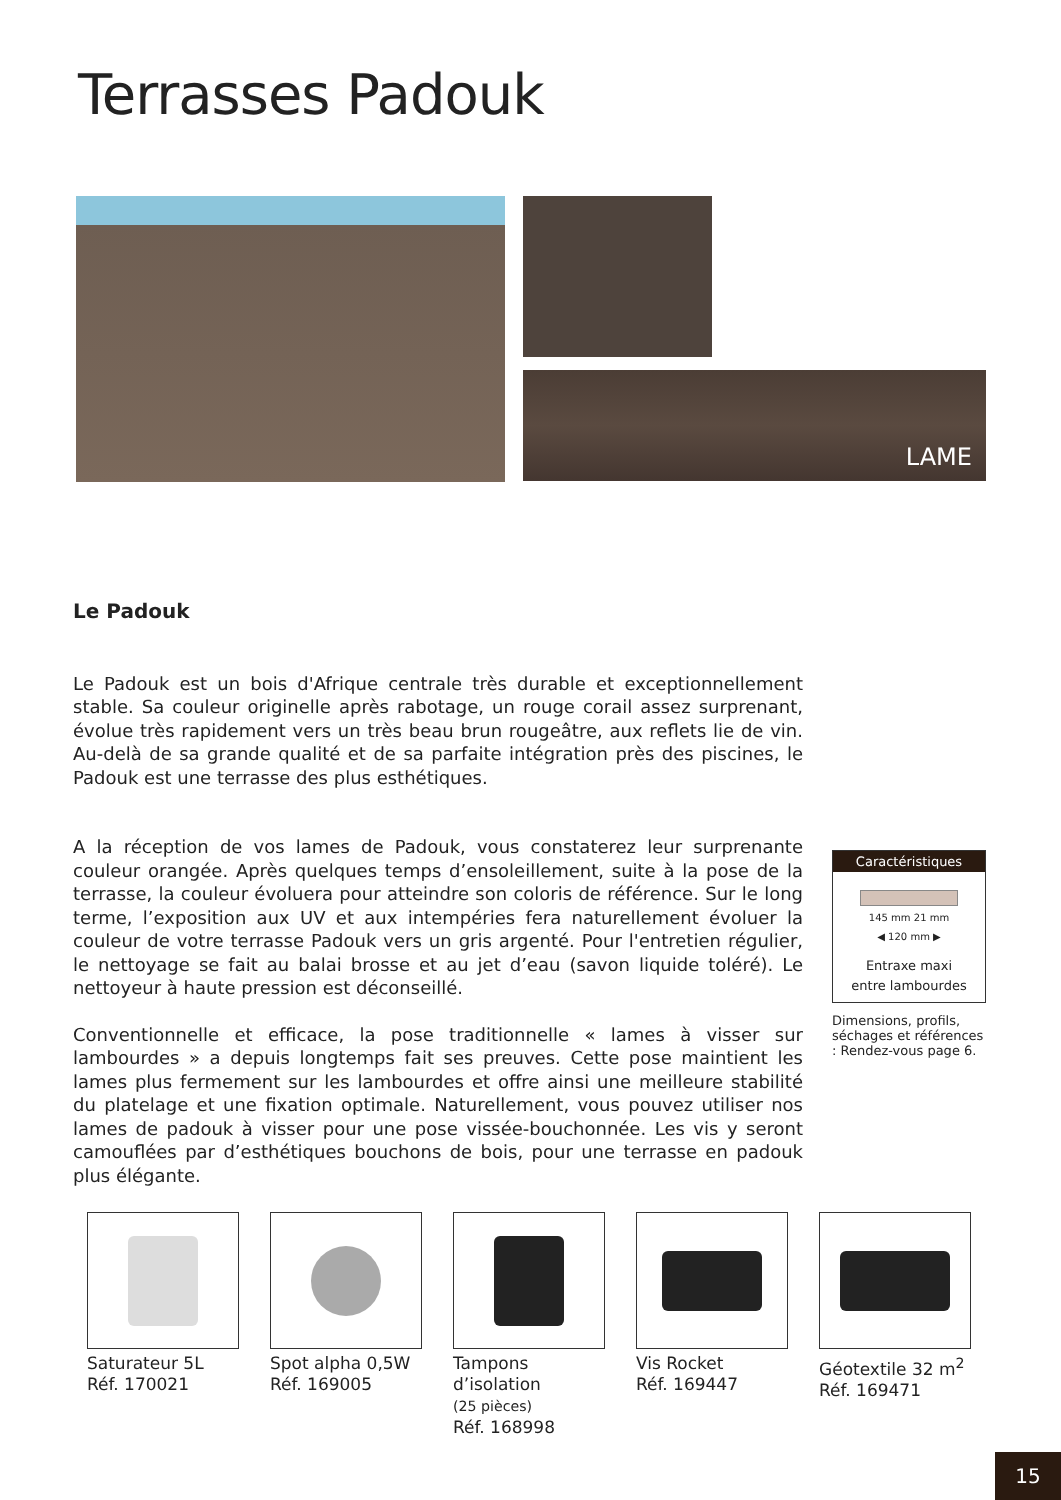Terrasses Padouk
LAME
Le Padouk
Le Padouk est un bois d'Afrique centrale très durable et exceptionnellement stable. Sa couleur originelle après rabotage, un rouge corail assez surprenant, évolue très rapidement vers un très beau brun rougeâtre, aux reflets lie de vin. Au-delà de sa grande qualité et de sa parfaite intégration près des piscines, le Padouk est une terrasse des plus esthétiques.
A la réception de vos lames de Padouk, vous constaterez leur surprenante couleur orangée. Après quelques temps d’ensoleillement, suite à la pose de la terrasse, la couleur évoluera pour atteindre son coloris de référence. Sur le long terme, l’exposition aux UV et aux intempéries fera naturellement évoluer la couleur de votre terrasse Padouk vers un gris argenté. Pour l'entretien régulier, le nettoyage se fait au balai brosse et au jet d’eau (savon liquide toléré). Le nettoyeur à haute pression est déconseillé.
Conventionnelle et efficace, la pose traditionnelle « lames à visser sur lambourdes » a depuis longtemps fait ses preuves. Cette pose maintient les lames plus fermement sur les lambourdes et offre ainsi une meilleure stabilité du platelage et une fixation optimale. Naturellement, vous pouvez utiliser nos lames de padouk à visser pour une pose vissée-bouchonnée. Les vis y seront camouflées par d’esthétiques bouchons de bois, pour une terrasse en padouk plus élégante.
Caractéristiques
145 mm 21 mm
◀ 120 mm ▶
Entraxe maxi
entre lambourdes
Dimensions, profils, séchages et références : Rendez-vous page 6.
Saturateur 5L
Réf. 170021
Spot alpha 0,5W
Réf. 169005
Tampons d’isolation
(25 pièces)
Réf. 168998
Vis Rocket
Réf. 169447
Géotextile 32 m<sup>2</sup>
Réf. 169471
15